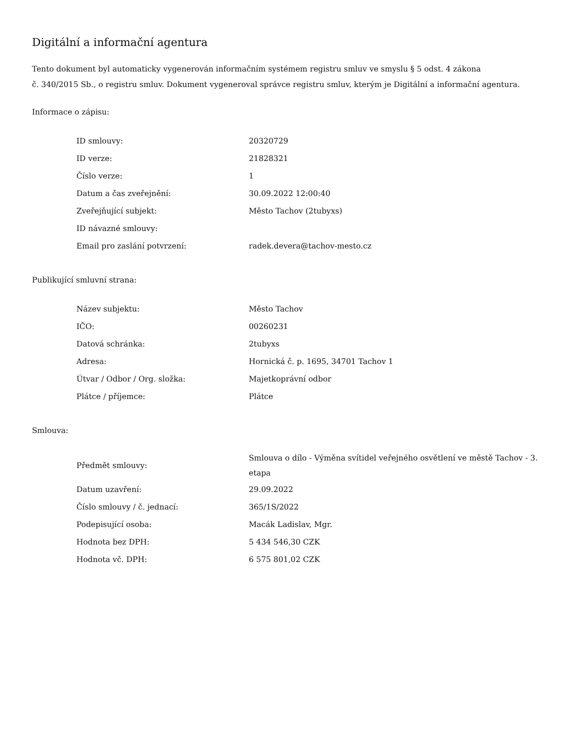Digitální a informační agentura
Tento dokument byl automaticky vygenerován informačním systémem registru smluv ve smyslu § 5 odst. 4 zákona
č. 340/2015 Sb., o registru smluv. Dokument vygeneroval správce registru smluv, kterým je Digitální a informační agentura.
Informace o zápisu:
| ID smlouvy: | 20320729 |
| ID verze: | 21828321 |
| Číslo verze: | 1 |
| Datum a čas zveřejnění: | 30.09.2022 12:00:40 |
| Zveřejňující subjekt: | Město Tachov (2tubyxs) |
| ID návazné smlouvy: | |
| Email pro zaslání potvrzení: | radek.devera@tachov-mesto.cz |
Publikující smluvní strana:
| Název subjektu: | Město Tachov |
| IČO: | 00260231 |
| Datová schránka: | 2tubyxs |
| Adresa: | Hornická č. p. 1695, 34701 Tachov 1 |
| Útvar / Odbor / Org. složka: | Majetkoprávní odbor |
| Plátce / příjemce: | Plátce |
Smlouva:
| Předmět smlouvy: | Smlouva o dílo - Výměna svítidel veřejného osvětlení ve městě Tachov - 3. etapa |
| Datum uzavření: | 29.09.2022 |
| Číslo smlouvy / č. jednací: | 365/1S/2022 |
| Podepisující osoba: | Macák Ladislav, Mgr. |
| Hodnota bez DPH: | 5 434 546,30 CZK |
| Hodnota vč. DPH: | 6 575 801,02 CZK |